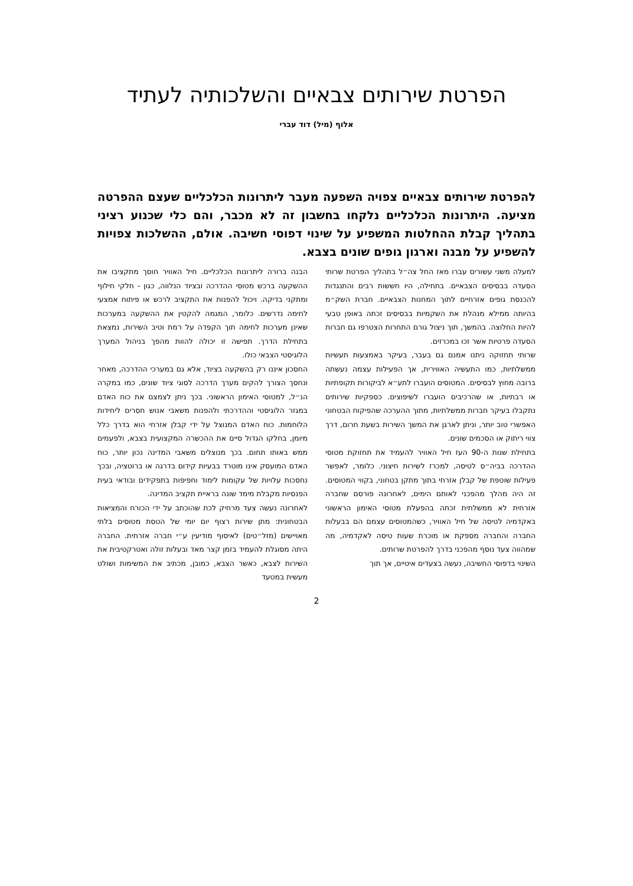הפרטת שירותים צבאיים והשלכותיה לעתיד
אלוף (מיל) דוד עברי
להפרטת שירותים צבאיים צפויה השפעה מעבר ליתרונות הכלכליים שעצם ההפרטה מציעה. היתרונות הכלכליים נלקחו בחשבון זה לא מכבר, והם כלי שכנוע רציני בתהליך קבלת ההחלטות המשפיע על שינוי דפוסי חשיבה. אולם, ההשלכות צפויות להשפיע על מבנה וארגון גופים שונים בצבא.
למעלה משני עשורים עברו מאז החל צה״ל בתהליך הפרטת שרותי הסעדה בבסיסים הצבאיים. בתחילה, היו חששות רבים והתנגדות להכנסת גופים אזרחיים לתוך המחנות הצבאיים. חברת השק״מ בהיותה ממילא מנהלת את השקמיות בבסיסים זכתה באופן טבעי להיות החלוצה. בהמשך, תוך ניצול גורם התחרות הצטרפו גם חברות הסעדה פרטיות אשר זכו במכרזים.
שרותי תחזוקה ניתנו אמנם גם בעבר, בעיקר באמצעות תעשיות ממשלתיות, כמו התעשיה האווירית, אך הפעילות עצמה נעשתה ברובה מחוץ לבסיסים. המטוסים הועברו לתע״א לביקורות תקופתיות או רבתיות, או שהרכיבים הועברו לשיפוצים. כספקיות שירותים נתקבלו בעיקר חברות ממשלתיות, מתוך ההערכה שהפיקוח הבטחוני האפשרי טוב יותר, וניתן לארגן את המשך השירות בשעת חרום, דרך צווי ריתוק או הסכמים שונים.
בתחילת שנות ה-90 העז חיל האוויר להעמיד את תחזוקת מטוסי ההדרכה בביה״ס לטיסה, למכרז לשירות חיצוני. כלומר, לאפשר פעילות שוטפת של קבלן אזרחי בתוך מתקן בטחוני, בקווי המטוסים. זה היה מהלך מהפכני לאותם הימים, לאחרונה פורסם שחברה אזרחית לא ממשלתית זכתה בהפעלת מטוסי האימון הראשוני באקדמיה לטיסה של חיל האוויר, כשהמטוסים עצמם הם בבעלות החברה והחברה מספקת או מוכרת שעות טיסה לאקדמיה, מה שמהווה צעד נוסף מהפכני בדרך להפרטת שרותים.
השינוי בדפוסי החשיבה, נעשה בצעדים איטיים, אך תוך
הבנה ברורה ליתרונות הכלכליים. חיל האוויר חוסך מתקציבו את ההשקעה ברכש מטוסי ההדרכה ובציוד הנלווה, כגון - חלקי חילוף ומתקני בדיקה. ויכול להפנות את התקציב לרכש או פיתוח אמצעי לחימה נדרשים. כלומר, המגמה להקטין את ההשקעה במערכות שאינן מערכות לחימה תוך הקפדה על רמת וטיב השירות, נמצאת בתחילת הדרך. תפישה זו יכולה להוות מהפך בניהול המערך הלוגיסטי הצבאי כולו.
החסכון איננו רק בהשקעה בציוד, אלא גם במערכי ההדרכה, מאחר ונחסך הצורך להקים מערך הדרכה לסוגי ציוד שונים, כמו במקרה הנ״ל, למטוסי האימון הראשוני. בכך ניתן לצמצם את כוח האדם במגזר הלוגיסטי וההדרכתי ולהפנות משאבי אנוש חסרים ליחידות הלוחמות. כוח האדם המנוצל על ידי קבלן אזרחי הוא בדרך כלל מיומן, בחלקו הגדול סיים את ההכשרה המקצועית בצבא, ולפעמים ממש באותו תחום. בכך מנוצלים משאבי המדינה נכון יותר, כוח האדם המועסק אינו מוטרד בבעיות קידום בדרגה או ברוטציה, ובכך נחסכות עלויות של עקומות לימוד וחפיפות בתפקידים ובודאי בעית הפנסיות מקבלת מימד שונה בראיית תקציב המדינה.
לאחרונה נעשה צעד מרחיק לכת שהוכתב על ידי הכורח והמציאות הבטחונית: מתן שירות רצוף יום יומי של הטסת מטוסים בלתי מאויישים (מזל״טים) לאיסוף מודיעין ע״י חברה אזרחית. החברה היתה מסוגלת להעמיד בזמן קצר מאד ובעלות זולה ואטרקטיבית את השירות לצבא, כאשר הצבא, כמובן, מכתיב את המשימות ושולט מעשית במטעד
2